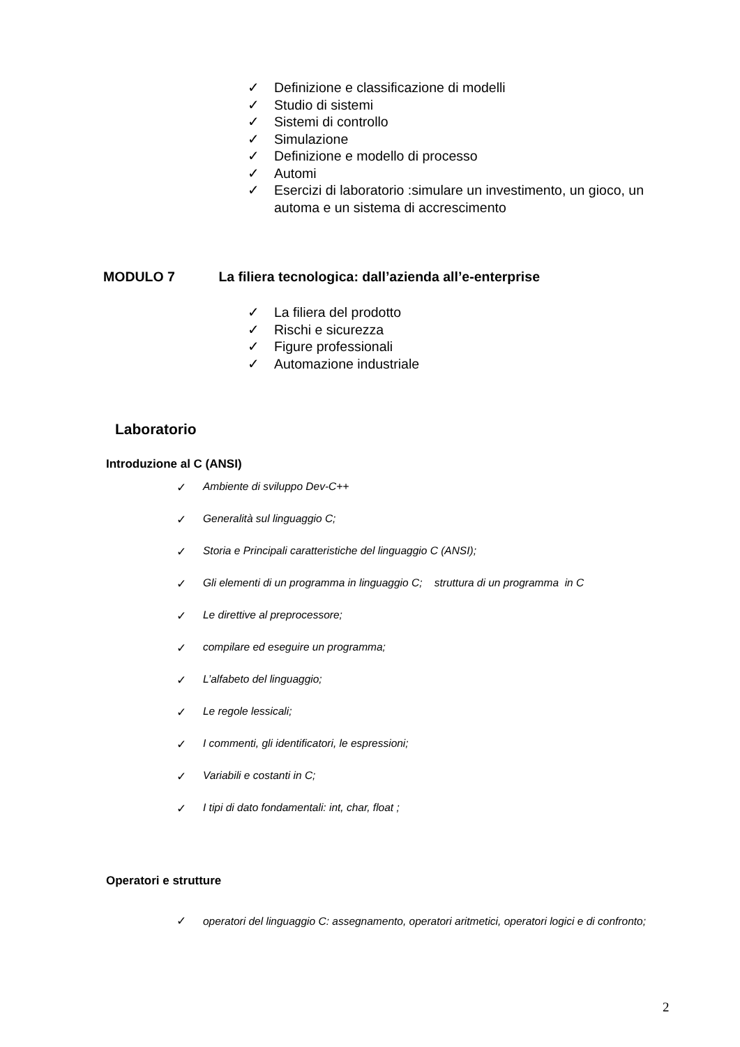✓ Definizione e classificazione di modelli
✓ Studio di sistemi
✓ Sistemi di controllo
✓ Simulazione
✓ Definizione e modello di processo
✓ Automi
✓ Esercizi di laboratorio :simulare un investimento, un gioco, un automa e un sistema di accrescimento
MODULO 7 La filiera tecnologica: dall’azienda all’e-enterprise
✓ La filiera del prodotto
✓ Rischi e sicurezza
✓ Figure professionali
✓ Automazione industriale
Laboratorio
Introduzione al C (ANSI)
✓ Ambiente di sviluppo Dev-C++
✓ Generalità sul linguaggio C;
✓ Storia e Principali caratteristiche del linguaggio C (ANSI);
✓ Gli elementi di un programma in linguaggio C; struttura di un programma in C
✓ Le direttive al preprocessore;
✓ compilare ed eseguire un programma;
✓ L’alfabeto del linguaggio;
✓ Le regole lessicali;
✓ I commenti, gli identificatori, le espressioni;
✓ Variabili e costanti in C;
✓ I tipi di dato fondamentali: int, char, float ;
Operatori e strutture
✓ operatori del linguaggio C: assegnamento, operatori aritmetici, operatori logici e di confronto;
2